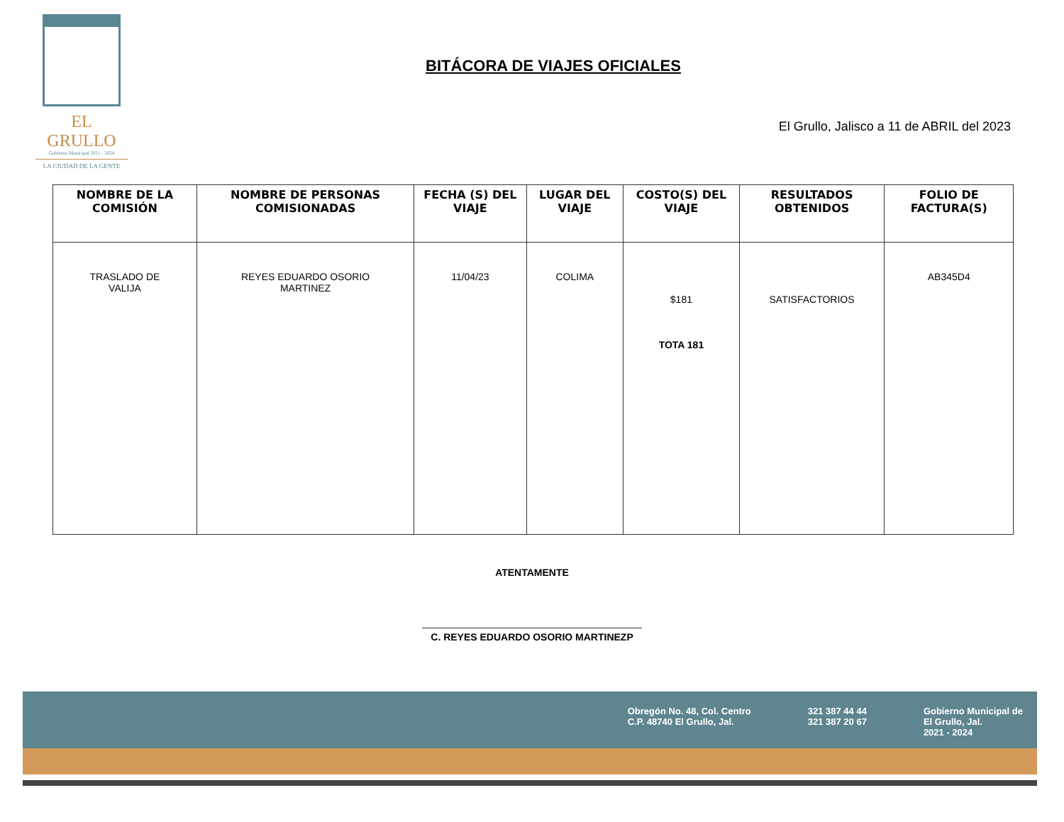EL GRULLO
Gobierno Municipal 2021 - 2024
LA CIUDAD DE LA GENTE
BITÁCORA DE VIAJES OFICIALES
El Grullo, Jalisco a 11 de ABRIL del 2023
| NOMBRE DE LA COMISIÓN | NOMBRE DE PERSONAS COMISIONADAS | FECHA (S) DEL VIAJE | LUGAR DEL VIAJE | COSTO(S) DEL VIAJE | RESULTADOS OBTENIDOS | FOLIO DE FACTURA(S) |
| --- | --- | --- | --- | --- | --- | --- |
| TRASLADO DE VALIJA | REYES EDUARDO OSORIO MARTINEZ | 11/04/23 | COLIMA | $181 TOTA 181 | SATISFACTORIOS | AB345D4 |
ATENTAMENTE
C. REYES EDUARDO OSORIO MARTINEZP
Obregón No. 48, Col. Centro
C.P. 48740 El Grullo, Jal.
321 387 44 44
321 387 20 67
Gobierno Municipal de
El Grullo, Jal.
2021 - 2024